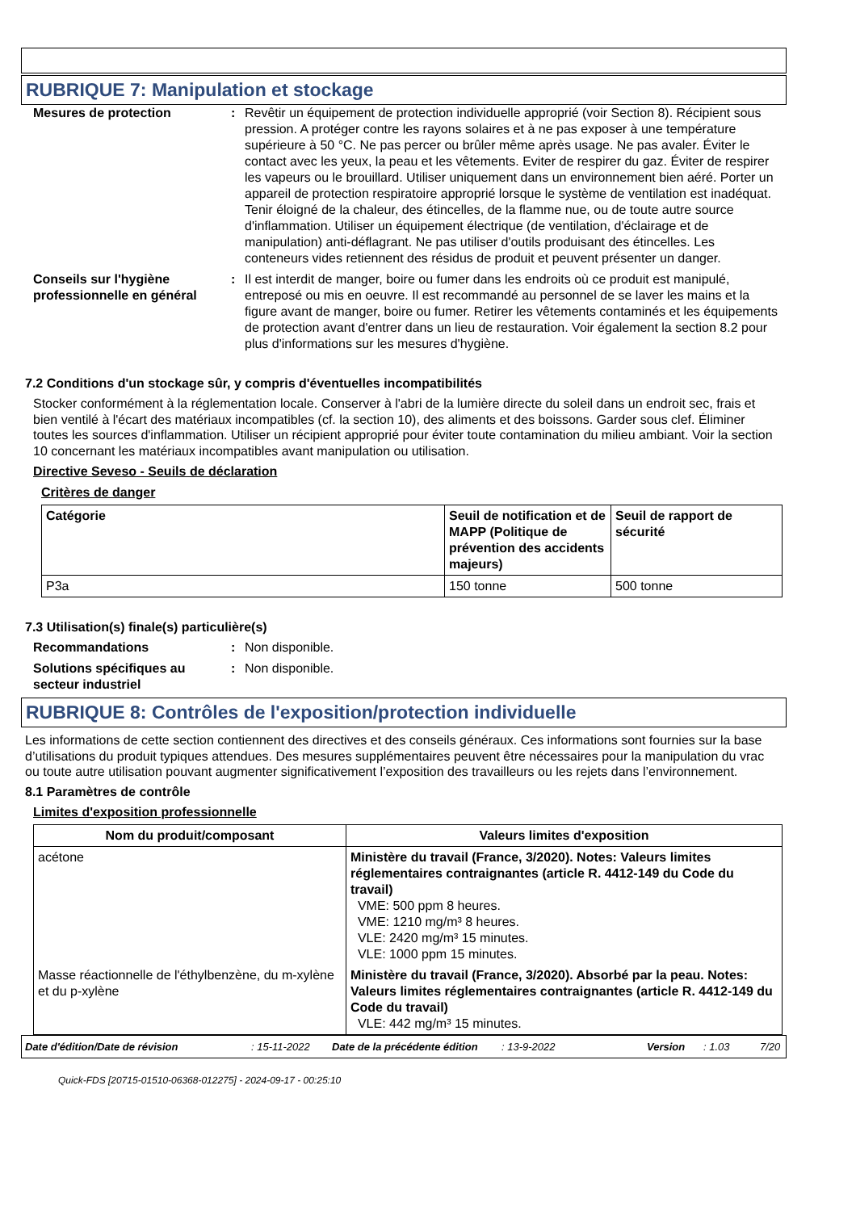RUBRIQUE 7: Manipulation et stockage
Mesures de protection : Revêtir un équipement de protection individuelle approprié (voir Section 8). Récipient sous pression. A protéger contre les rayons solaires et à ne pas exposer à une température supérieure à 50 °C. Ne pas percer ou brûler même après usage. Ne pas avaler. Éviter le contact avec les yeux, la peau et les vêtements. Eviter de respirer du gaz. Éviter de respirer les vapeurs ou le brouillard. Utiliser uniquement dans un environnement bien aéré. Porter un appareil de protection respiratoire approprié lorsque le système de ventilation est inadéquat. Tenir éloigné de la chaleur, des étincelles, de la flamme nue, ou de toute autre source d'inflammation. Utiliser un équipement électrique (de ventilation, d'éclairage et de manipulation) anti-déflagrant. Ne pas utiliser d'outils produisant des étincelles. Les conteneurs vides retiennent des résidus de produit et peuvent présenter un danger.
Conseils sur l'hygiène professionnelle en général
: Il est interdit de manger, boire ou fumer dans les endroits où ce produit est manipulé, entreposé ou mis en oeuvre. Il est recommandé au personnel de se laver les mains et la figure avant de manger, boire ou fumer. Retirer les vêtements contaminés et les équipements de protection avant d'entrer dans un lieu de restauration. Voir également la section 8.2 pour plus d'informations sur les mesures d'hygiène.
7.2 Conditions d'un stockage sûr, y compris d'éventuelles incompatibilités
Stocker conformément à la réglementation locale. Conserver à l'abri de la lumière directe du soleil dans un endroit sec, frais et bien ventilé à l'écart des matériaux incompatibles (cf. la section 10), des aliments et des boissons. Garder sous clef. Éliminer toutes les sources d'inflammation. Utiliser un récipient approprié pour éviter toute contamination du milieu ambiant. Voir la section 10 concernant les matériaux incompatibles avant manipulation ou utilisation.
Directive Seveso - Seuils de déclaration
Critères de danger
| Catégorie | Seuil de notification et de MAPP (Politique de prévention des accidents majeurs) | Seuil de rapport de sécurité |
| --- | --- | --- |
| P3a | 150 tonne | 500 tonne |
7.3 Utilisation(s) finale(s) particulière(s)
Recommandations : Non disponible.
Solutions spécifiques au secteur industriel
: Non disponible.
RUBRIQUE 8: Contrôles de l'exposition/protection individuelle
Les informations de cette section contiennent des directives et des conseils généraux. Ces informations sont fournies sur la base d’utilisations du produit typiques attendues. Des mesures supplémentaires peuvent être nécessaires pour la manipulation du vrac ou toute autre utilisation pouvant augmenter significativement l’exposition des travailleurs ou les rejets dans l’environnement.
8.1 Paramètres de contrôle
Limites d'exposition professionnelle
| Nom du produit/composant | Valeurs limites d'exposition |
| --- | --- |
| acétone | Ministère du travail (France, 3/2020). Notes: Valeurs limites réglementaires contraignantes (article R. 4412-149 du Code du travail) VME: 500 ppm 8 heures. VME: 1210 mg/m³ 8 heures. VLE: 2420 mg/m³ 15 minutes. VLE: 1000 ppm 15 minutes. |
| Masse réactionnelle de l'éthylbenzène, du m-xylène et du p-xylène | Ministère du travail (France, 3/2020). Absorbé par la peau. Notes: Valeurs limites réglementaires contraignantes (article R. 4412-149 du Code du travail) VLE: 442 mg/m³ 15 minutes. |
Date d'édition/Date de révision: 15-11-2022 Date de la précédente édition: 13-9-2022 Version: 1.03 7/20
Quick-FDS [20715-01510-06368-012275] - 2024-09-17 - 00:25:10